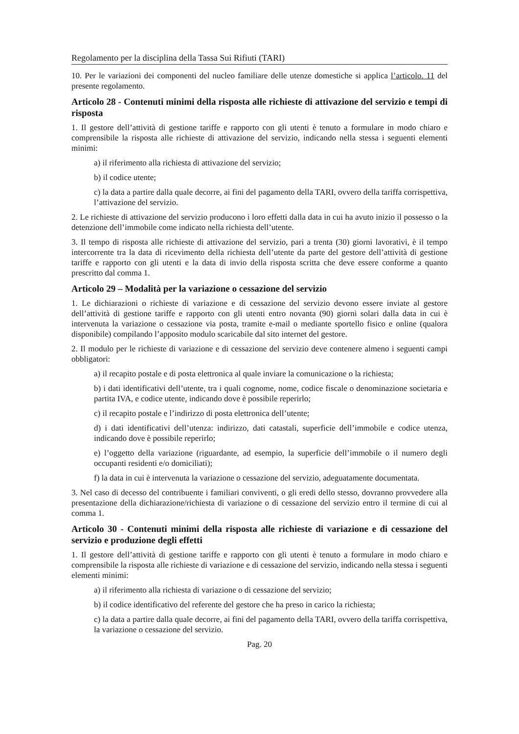Regolamento per la disciplina della Tassa Sui Rifiuti (TARI)
10. Per le variazioni dei componenti del nucleo familiare delle utenze domestiche si applica l’articolo. 11 del presente regolamento.
Articolo 28 - Contenuti minimi della risposta alle richieste di attivazione del servizio e tempi di risposta
1. Il gestore dell’attività di gestione tariffe e rapporto con gli utenti è tenuto a formulare in modo chiaro e comprensibile la risposta alle richieste di attivazione del servizio, indicando nella stessa i seguenti elementi minimi:
a) il riferimento alla richiesta di attivazione del servizio;
b) il codice utente;
c) la data a partire dalla quale decorre, ai fini del pagamento della TARI, ovvero della tariffa corrispettiva, l’attivazione del servizio.
2. Le richieste di attivazione del servizio producono i loro effetti dalla data in cui ha avuto inizio il possesso o la detenzione dell’immobile come indicato nella richiesta dell’utente.
3. Il tempo di risposta alle richieste di attivazione del servizio, pari a trenta (30) giorni lavorativi, è il tempo intercorrente tra la data di ricevimento della richiesta dell’utente da parte del gestore dell’attività di gestione tariffe e rapporto con gli utenti e la data di invio della risposta scritta che deve essere conforme a quanto prescritto dal comma 1.
Articolo 29 – Modalità per la variazione o cessazione del servizio
1. Le dichiarazioni o richieste di variazione e di cessazione del servizio devono essere inviate al gestore dell’attività di gestione tariffe e rapporto con gli utenti entro novanta (90) giorni solari dalla data in cui è intervenuta la variazione o cessazione via posta, tramite e-mail o mediante sportello fisico e online (qualora disponibile) compilando l’apposito modulo scaricabile dal sito internet del gestore.
2. Il modulo per le richieste di variazione e di cessazione del servizio deve contenere almeno i seguenti campi obbligatori:
a) il recapito postale e di posta elettronica al quale inviare la comunicazione o la richiesta;
b) i dati identificativi dell’utente, tra i quali cognome, nome, codice fiscale o denominazione societaria e partita IVA, e codice utente, indicando dove è possibile reperirlo;
c) il recapito postale e l’indirizzo di posta elettronica dell’utente;
d) i dati identificativi dell’utenza: indirizzo, dati catastali, superficie dell’immobile e codice utenza, indicando dove è possibile reperirlo;
e) l’oggetto della variazione (riguardante, ad esempio, la superficie dell’immobile o il numero degli occupanti residenti e/o domiciliati);
f) la data in cui è intervenuta la variazione o cessazione del servizio, adeguatamente documentata.
3. Nel caso di decesso del contribuente i familiari conviventi, o gli eredi dello stesso, dovranno provvedere alla presentazione della dichiarazione/richiesta di variazione o di cessazione del servizio entro il termine di cui al comma 1.
Articolo 30 - Contenuti minimi della risposta alle richieste di variazione e di cessazione del servizio e produzione degli effetti
1. Il gestore dell’attività di gestione tariffe e rapporto con gli utenti è tenuto a formulare in modo chiaro e comprensibile la risposta alle richieste di variazione e di cessazione del servizio, indicando nella stessa i seguenti elementi minimi:
a) il riferimento alla richiesta di variazione o di cessazione del servizio;
b) il codice identificativo del referente del gestore che ha preso in carico la richiesta;
c) la data a partire dalla quale decorre, ai fini del pagamento della TARI, ovvero della tariffa corrispettiva, la variazione o cessazione del servizio.
Pag. 20